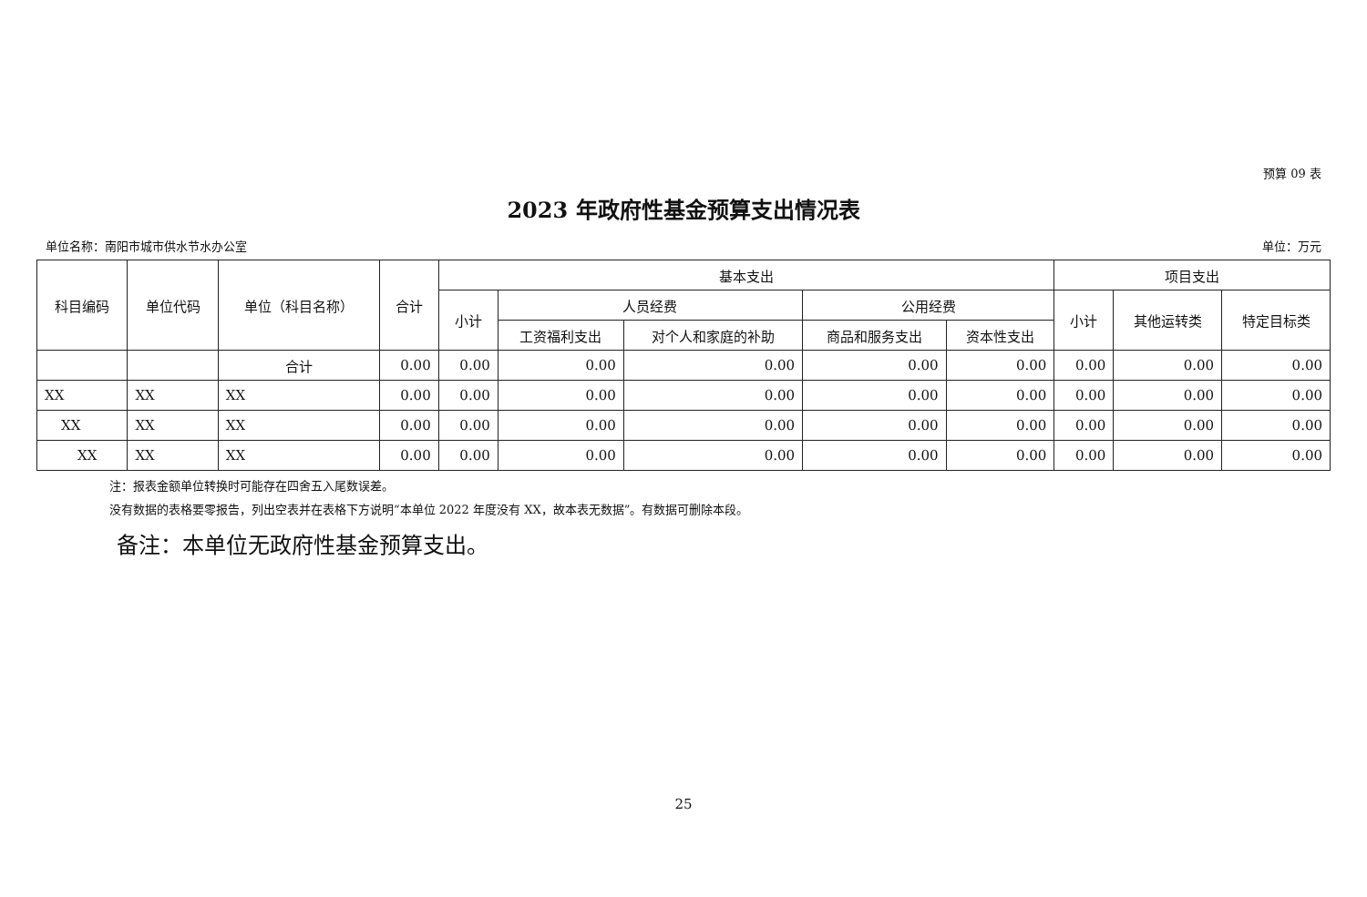预算 09 表
2023 年政府性基金预算支出情况表
单位名称：南阳市城市供水节水办公室 单位：万元
| 科目编码 | 单位代码 | 单位（科目名称） | 合计 | 基本支出 | | | | | 项目支出 | | |
| --- | --- | --- | --- | --- | --- | --- | --- | --- | --- | --- | --- |
| | | | | 小计 | 人员经费 | | 公用经费 | | 小计 | 其他运转类 | 特定目标类 |
| | | | | | 工资福利支出 | 对个人和家庭的补助 | 商品和服务支出 | 资本性支出 | | | |
| | | 合计 | 0.00 | 0.00 | 0.00 | 0.00 | 0.00 | 0.00 | 0.00 | 0.00 | 0.00 |
| XX | XX | XX | 0.00 | 0.00 | 0.00 | 0.00 | 0.00 | 0.00 | 0.00 | 0.00 | 0.00 |
| XX | XX | XX | 0.00 | 0.00 | 0.00 | 0.00 | 0.00 | 0.00 | 0.00 | 0.00 | 0.00 |
| XX | XX | XX | 0.00 | 0.00 | 0.00 | 0.00 | 0.00 | 0.00 | 0.00 | 0.00 | 0.00 |
注：报表金额单位转换时可能存在四舍五入尾数误差。
没有数据的表格要零报告，列出空表并在表格下方说明“本单位 2022 年度没有 XX，故本表无数据”。有数据可删除本段。
备注：本单位无政府性基金预算支出。
25